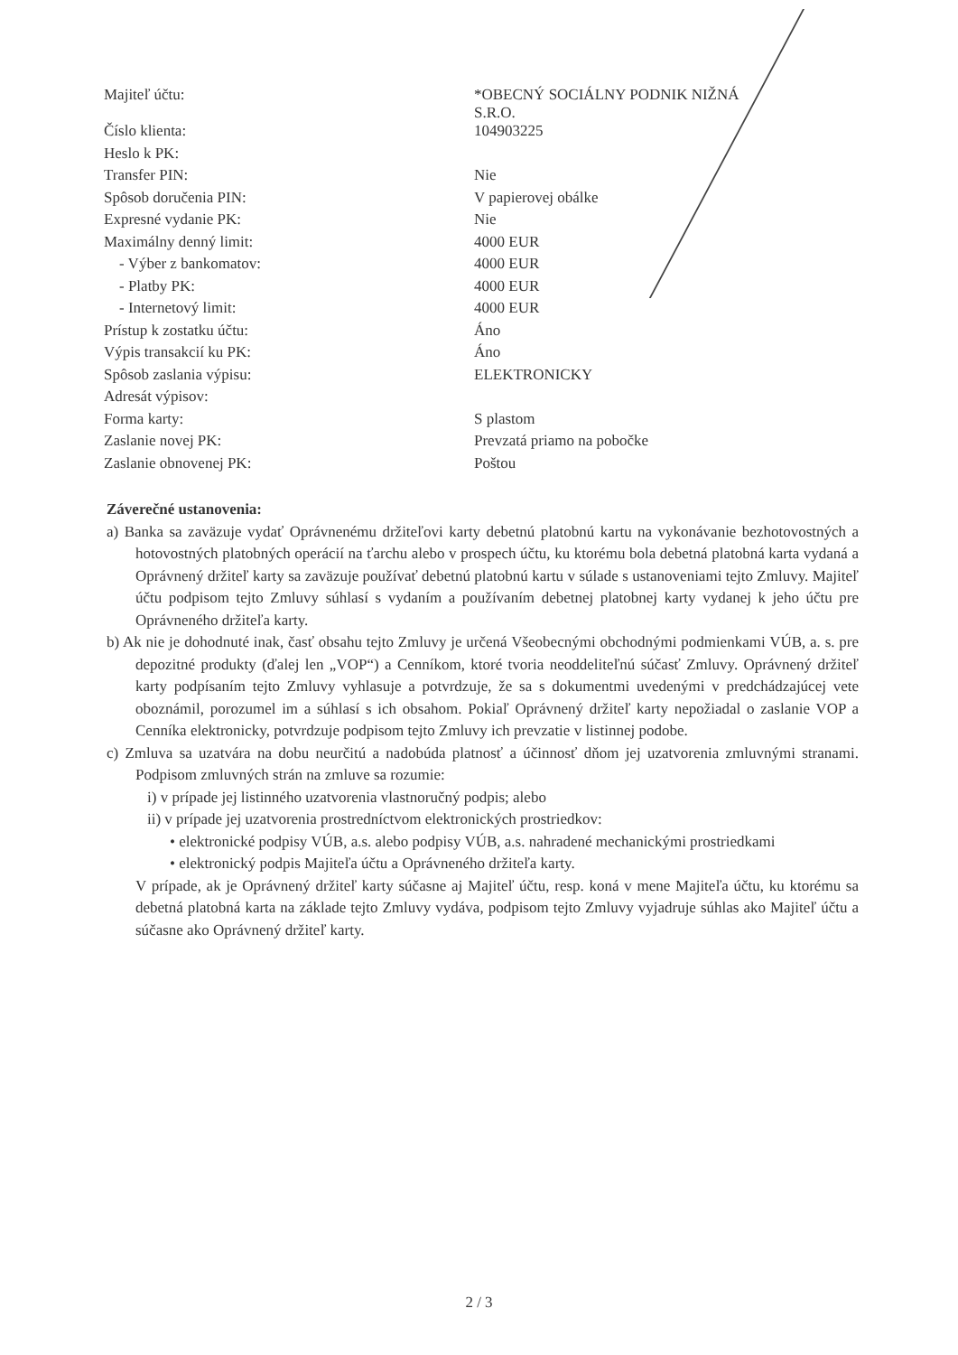| Majiteľ účtu: | *OBECNÝ SOCIÁLNY PODNIK NIŽNÁ S.R.O. |
| Číslo klienta: | 104903225 |
| Heslo k PK: | |
| Transfer PIN: | Nie |
| Spôsob doručenia PIN: | V papierovej obálke |
| Expresné vydanie PK: | Nie |
| Maximálny denný limit: | 4000 EUR |
| - Výber z bankomatov: | 4000 EUR |
| - Platby PK: | 4000 EUR |
| - Internetový limit: | 4000 EUR |
| Prístup k zostatku účtu: | Áno |
| Výpis transakcií ku PK: | Áno |
| Spôsob zaslania výpisu: | ELEKTRONICKY |
| Adresát výpisov: | |
| Forma karty: | S plastom |
| Zaslanie novej PK: | Prevzatá priamo na pobočke |
| Zaslanie obnovenej PK: | Poštou |
Záverečné ustanovenia:
a) Banka sa zaväzuje vydať Oprávnenému držiteľovi karty debetnú platobnú kartu na vykonávanie bezhotovostných a hotovostných platobných operácií na ťarchu alebo v prospech účtu, ku ktorému bola debetná platobná karta vydaná a Oprávnený držiteľ karty sa zaväzuje používať debetnú platobnú kartu v súlade s ustanoveniami tejto Zmluvy. Majiteľ účtu podpisom tejto Zmluvy súhlasí s vydaním a používaním debetnej platobnej karty vydanej k jeho účtu pre Oprávneného držiteľa karty.
b) Ak nie je dohodnuté inak, časť obsahu tejto Zmluvy je určená Všeobecnými obchodnými podmienkami VÚB, a. s. pre depozitné produkty (ďalej len „VOP“) a Cenníkom, ktoré tvoria neoddeliteľnú súčasť Zmluvy. Oprávnený držiteľ karty podpísaním tejto Zmluvy vyhlasuje a potvrdzuje, že sa s dokumentmi uvedenými v predchádzajúcej vete oboznámil, porozumel im a súhlasí s ich obsahom. Pokiaľ Oprávnený držiteľ karty nepožiadal o zaslanie VOP a Cenníka elektronicky, potvrdzuje podpisom tejto Zmluvy ich prevzatie v listinnej podobe.
c) Zmluva sa uzatvára na dobu neurčitú a nadobúda platnosť a účinnosť dňom jej uzatvorenia zmluvnými stranami. Podpisom zmluvných strán na zmluve sa rozumie:
i) v prípade jej listinného uzatvorenia vlastnoručný podpis; alebo
ii) v prípade jej uzatvorenia prostredníctvom elektronických prostriedkov:
• elektronické podpisy VÚB, a.s. alebo podpisy VÚB, a.s. nahradené mechanickými prostriedkami
• elektronický podpis Majiteľa účtu a Oprávneného držiteľa karty.
V prípade, ak je Oprávnený držiteľ karty súčasne aj Majiteľ účtu, resp. koná v mene Majiteľa účtu, ku ktorému sa debetná platobná karta na základe tejto Zmluvy vydáva, podpisom tejto Zmluvy vyjadruje súhlas ako Majiteľ účtu a súčasne ako Oprávnený držiteľ karty.
2 / 3